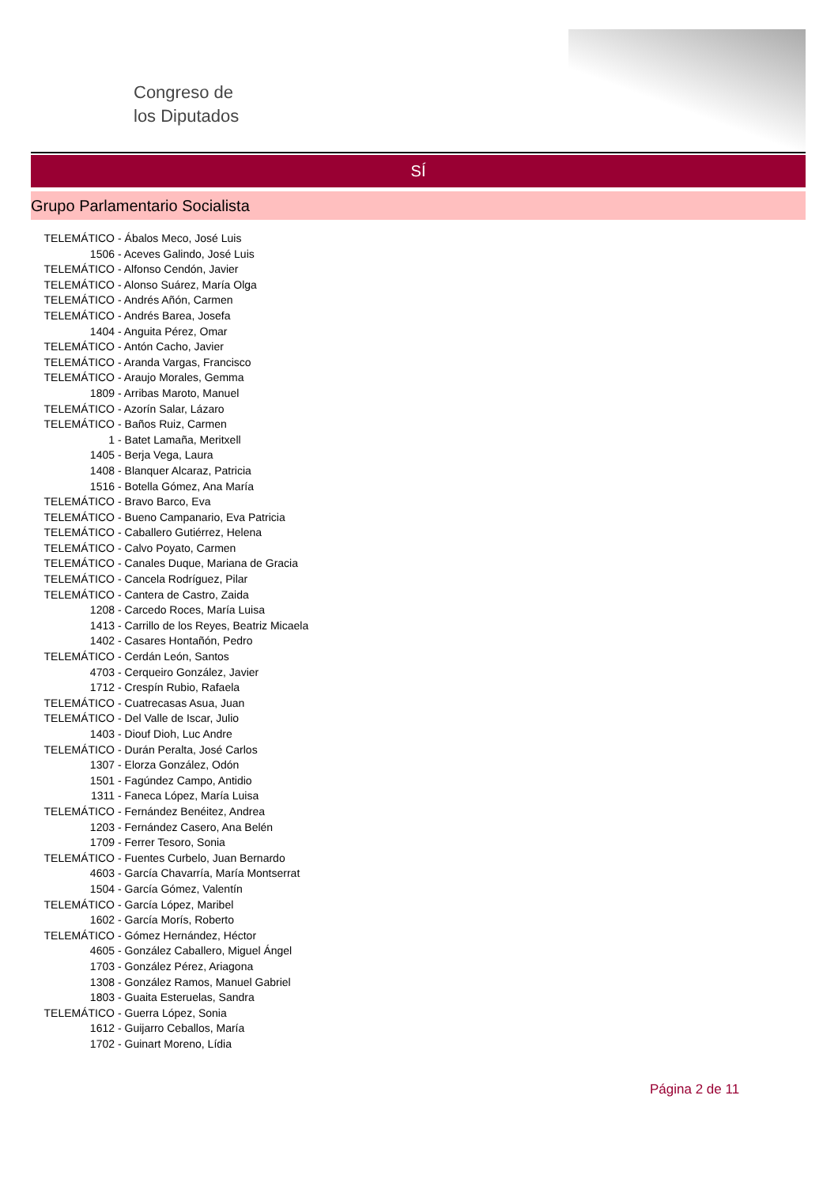Congreso de
los Diputados
SÍ
Grupo Parlamentario Socialista
TELEMÁTICO - Ábalos Meco, José Luis
1506 - Aceves Galindo, José Luis
TELEMÁTICO - Alfonso Cendón, Javier
TELEMÁTICO - Alonso Suárez, María Olga
TELEMÁTICO - Andrés Añón, Carmen
TELEMÁTICO - Andrés Barea, Josefa
1404 - Anguita Pérez, Omar
TELEMÁTICO - Antón Cacho, Javier
TELEMÁTICO - Aranda Vargas, Francisco
TELEMÁTICO - Araujo Morales, Gemma
1809 - Arribas Maroto, Manuel
TELEMÁTICO - Azorín Salar, Lázaro
TELEMÁTICO - Baños Ruiz, Carmen
1 - Batet Lamaña, Meritxell
1405 - Berja Vega, Laura
1408 - Blanquer Alcaraz, Patricia
1516 - Botella Gómez, Ana María
TELEMÁTICO - Bravo Barco, Eva
TELEMÁTICO - Bueno Campanario, Eva Patricia
TELEMÁTICO - Caballero Gutiérrez, Helena
TELEMÁTICO - Calvo Poyato, Carmen
TELEMÁTICO - Canales Duque, Mariana de Gracia
TELEMÁTICO - Cancela Rodríguez, Pilar
TELEMÁTICO - Cantera de Castro, Zaida
1208 - Carcedo Roces, María Luisa
1413 - Carrillo de los Reyes, Beatriz Micaela
1402 - Casares Hontañón, Pedro
TELEMÁTICO - Cerdán León, Santos
4703 - Cerqueiro González, Javier
1712 - Crespín Rubio, Rafaela
TELEMÁTICO - Cuatrecasas Asua, Juan
TELEMÁTICO - Del Valle de Iscar, Julio
1403 - Diouf Dioh, Luc Andre
TELEMÁTICO - Durán Peralta, José Carlos
1307 - Elorza González, Odón
1501 - Fagúndez Campo, Antidio
1311 - Faneca López, María Luisa
TELEMÁTICO - Fernández Benéitez, Andrea
1203 - Fernández Casero, Ana Belén
1709 - Ferrer Tesoro, Sonia
TELEMÁTICO - Fuentes Curbelo, Juan Bernardo
4603 - García Chavarría, María Montserrat
1504 - García Gómez, Valentín
TELEMÁTICO - García López, Maribel
1602 - García Morís, Roberto
TELEMÁTICO - Gómez Hernández, Héctor
4605 - González Caballero, Miguel Ángel
1703 - González Pérez, Ariagona
1308 - González Ramos, Manuel Gabriel
1803 - Guaita Esteruelas, Sandra
TELEMÁTICO - Guerra López, Sonia
1612 - Guijarro Ceballos, María
1702 - Guinart Moreno, Lídia
Página 2 de 11